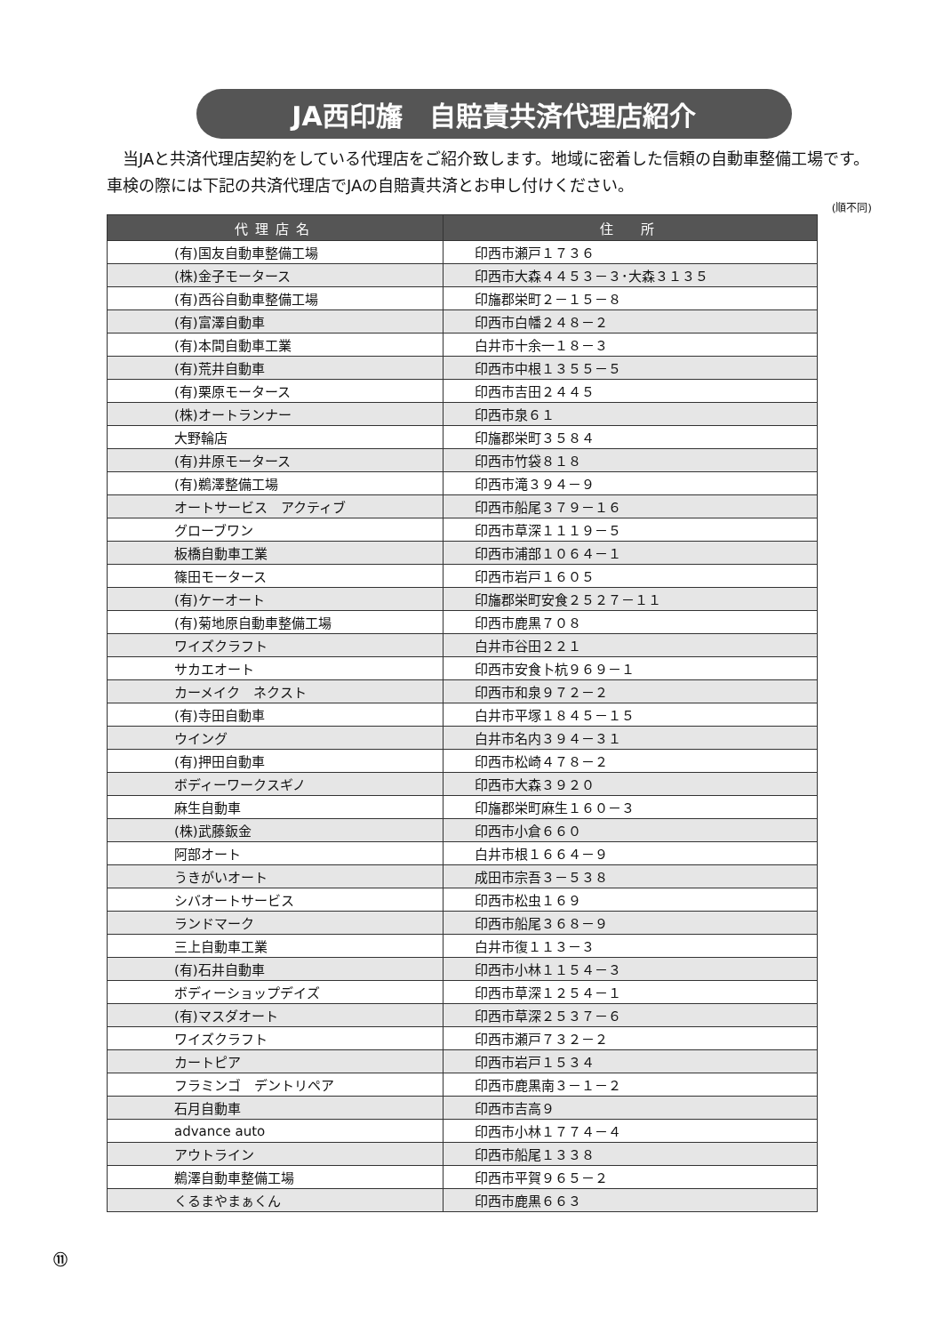JA西印旛　自賠責共済代理店紹介
　当JAと共済代理店契約をしている代理店をご紹介致します。地域に密着した信頼の自動車整備工場です。車検の際には下記の共済代理店でJAの自賠責共済とお申し付けください。
(順不同)
| 代理店名 | 住 所 |
| --- | --- |
| (有)国友自動車整備工場 | 印西市瀬戸１７３６ |
| (株)金子モータース | 印西市大森４４５３－３･大森３１３５ |
| (有)西谷自動車整備工場 | 印旛郡栄町２－１５－８ |
| (有)富澤自動車 | 印西市白幡２４８－２ |
| (有)本間自動車工業 | 白井市十余一１８－３ |
| (有)荒井自動車 | 印西市中根１３５５－５ |
| (有)栗原モータース | 印西市吉田２４４５ |
| (株)オートランナー | 印西市泉６１ |
| 大野輪店 | 印旛郡栄町３５８４ |
| (有)井原モータース | 印西市竹袋８１８ |
| (有)鵜澤整備工場 | 印西市滝３９４－９ |
| オートサービス アクティブ | 印西市船尾３７９－１６ |
| グローブワン | 印西市草深１１１９－５ |
| 板橋自動車工業 | 印西市浦部１０６４－１ |
| 篠田モータース | 印西市岩戸１６０５ |
| (有)ケーオート | 印旛郡栄町安食２５２７－１１ |
| (有)菊地原自動車整備工場 | 印西市鹿黒７０８ |
| ワイズクラフト | 白井市谷田２２１ |
| サカエオート | 印西市安食卜杭９６９－１ |
| カーメイク ネクスト | 印西市和泉９７２－２ |
| (有)寺田自動車 | 白井市平塚１８４５－１５ |
| ウイング | 白井市名内３９４－３１ |
| (有)押田自動車 | 印西市松崎４７８－２ |
| ボディーワークスギノ | 印西市大森３９２０ |
| 麻生自動車 | 印旛郡栄町麻生１６０－３ |
| (株)武藤鈑金 | 印西市小倉６６０ |
| 阿部オート | 白井市根１６６４－９ |
| うきがいオート | 成田市宗吾３－５３８ |
| シバオートサービス | 印西市松虫１６９ |
| ランドマーク | 印西市船尾３６８－９ |
| 三上自動車工業 | 白井市復１１３－３ |
| (有)石井自動車 | 印西市小林１１５４－３ |
| ボディーショップデイズ | 印西市草深１２５４－１ |
| (有)マスダオート | 印西市草深２５３７－６ |
| ワイズクラフト | 印西市瀬戸７３２－２ |
| カートピア | 印西市岩戸１５３４ |
| フラミンゴ デントリペア | 印西市鹿黒南３－１－２ |
| 石月自動車 | 印西市吉高９ |
| advance auto | 印西市小林１７７４－４ |
| アウトライン | 印西市船尾１３３８ |
| 鵜澤自動車整備工場 | 印西市平賀９６５－２ |
| くるまやまぁくん | 印西市鹿黒６６３ |
⑪